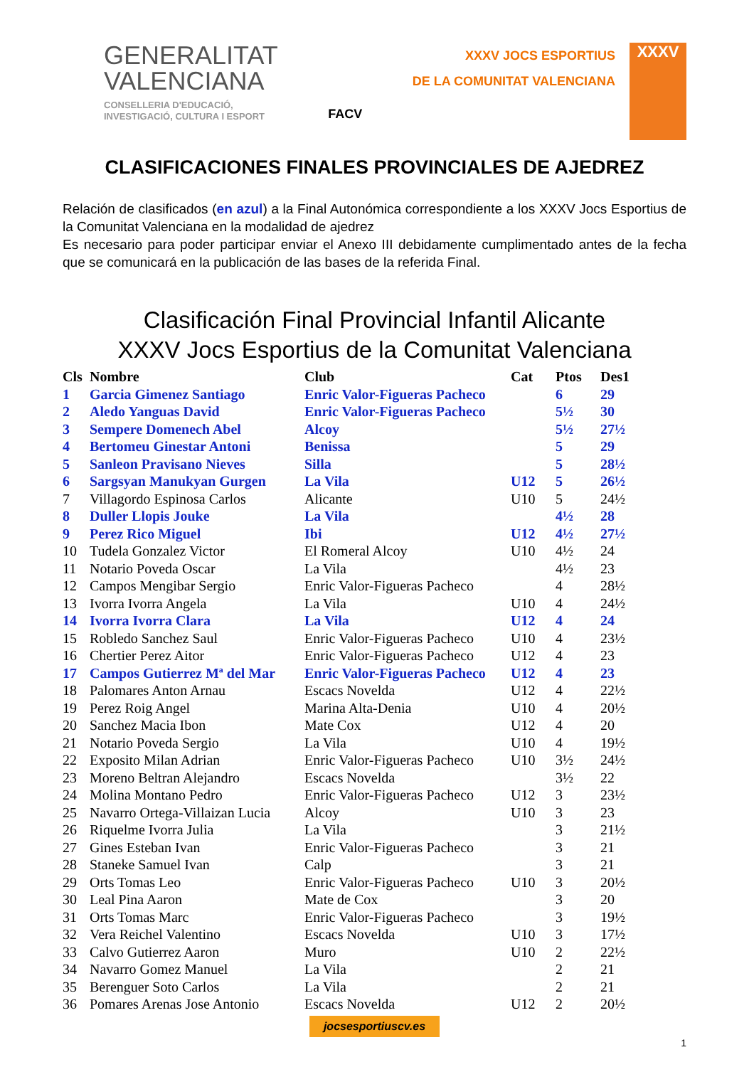GENERALITAT
VALENCIANA
CONSELLERIA D'EDUCACIÓ,
INVESTIGACIÓ, CULTURA I ESPORT
FACV
XXXV JOCS ESPORTIUS
DE LA COMUNITAT VALENCIANA
XXXV
CLASIFICACIONES FINALES PROVINCIALES DE AJEDREZ
Relación de clasificados (en azul) a la Final Autonómica correspondiente a los XXXV Jocs Esportius de la Comunitat Valenciana en la modalidad de ajedrez
Es necesario para poder participar enviar el Anexo III debidamente cumplimentado antes de la fecha que se comunicará en la publicación de las bases de la referida Final.
Clasificación Final Provincial Infantil Alicante
XXXV Jocs Esportius de la Comunitat Valenciana
| Cls | Nombre | Club | Cat | Ptos | Des1 |
| --- | --- | --- | --- | --- | --- |
| 1 | Garcia Gimenez Santiago | Enric Valor-Figueras Pacheco | | 6 | 29 |
| 2 | Aledo Yanguas David | Enric Valor-Figueras Pacheco | | 5½ | 30 |
| 3 | Sempere Domenech Abel | Alcoy | | 5½ | 27½ |
| 4 | Bertomeu Ginestar Antoni | Benissa | | 5 | 29 |
| 5 | Sanleon Pravisano Nieves | Silla | | 5 | 28½ |
| 6 | Sargsyan Manukyan Gurgen | La Vila | U12 | 5 | 26½ |
| 7 | Villagordo Espinosa Carlos | Alicante | U10 | 5 | 24½ |
| 8 | Duller Llopis Jouke | La Vila | | 4½ | 28 |
| 9 | Perez Rico Miguel | Ibi | U12 | 4½ | 27½ |
| 10 | Tudela Gonzalez Victor | El Romeral Alcoy | U10 | 4½ | 24 |
| 11 | Notario Poveda Oscar | La Vila | | 4½ | 23 |
| 12 | Campos Mengibar Sergio | Enric Valor-Figueras Pacheco | | 4 | 28½ |
| 13 | Ivorra Ivorra Angela | La Vila | U10 | 4 | 24½ |
| 14 | Ivorra Ivorra Clara | La Vila | U12 | 4 | 24 |
| 15 | Robledo Sanchez Saul | Enric Valor-Figueras Pacheco | U10 | 4 | 23½ |
| 16 | Chertier Perez Aitor | Enric Valor-Figueras Pacheco | U12 | 4 | 23 |
| 17 | Campos Gutierrez Mª del Mar | Enric Valor-Figueras Pacheco | U12 | 4 | 23 |
| 18 | Palomares Anton Arnau | Escacs Novelda | U12 | 4 | 22½ |
| 19 | Perez Roig Angel | Marina Alta-Denia | U10 | 4 | 20½ |
| 20 | Sanchez Macia Ibon | Mate Cox | U12 | 4 | 20 |
| 21 | Notario Poveda Sergio | La Vila | U10 | 4 | 19½ |
| 22 | Exposito Milan Adrian | Enric Valor-Figueras Pacheco | U10 | 3½ | 24½ |
| 23 | Moreno Beltran Alejandro | Escacs Novelda | | 3½ | 22 |
| 24 | Molina Montano Pedro | Enric Valor-Figueras Pacheco | U12 | 3 | 23½ |
| 25 | Navarro Ortega-Villaizan Lucia | Alcoy | U10 | 3 | 23 |
| 26 | Riquelme Ivorra Julia | La Vila | | 3 | 21½ |
| 27 | Gines Esteban Ivan | Enric Valor-Figueras Pacheco | | 3 | 21 |
| 28 | Staneke Samuel Ivan | Calp | | 3 | 21 |
| 29 | Orts Tomas Leo | Enric Valor-Figueras Pacheco | U10 | 3 | 20½ |
| 30 | Leal Pina Aaron | Mate de Cox | | 3 | 20 |
| 31 | Orts Tomas Marc | Enric Valor-Figueras Pacheco | | 3 | 19½ |
| 32 | Vera Reichel Valentino | Escacs Novelda | U10 | 3 | 17½ |
| 33 | Calvo Gutierrez Aaron | Muro | U10 | 2 | 22½ |
| 34 | Navarro Gomez Manuel | La Vila | | 2 | 21 |
| 35 | Berenguer Soto Carlos | La Vila | | 2 | 21 |
| 36 | Pomares Arenas Jose Antonio | Escacs Novelda | U12 | 2 | 20½ |
jocsesportiuscv.es
1